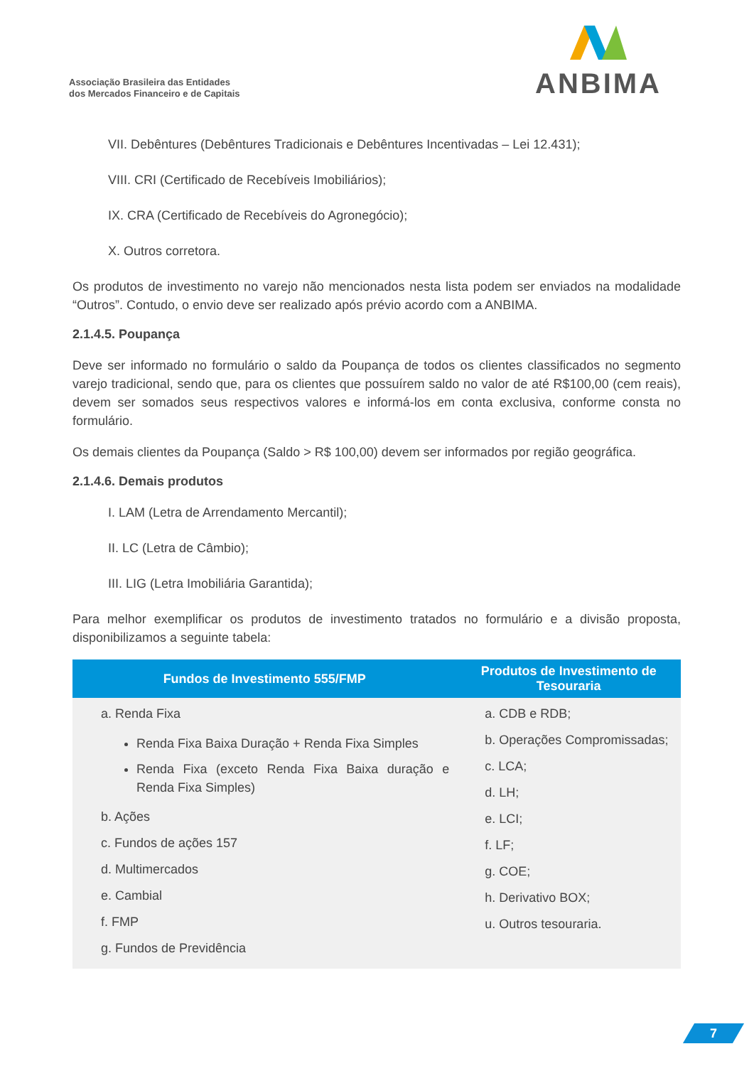Associação Brasileira das Entidades
dos Mercados Financeiro e de Capitais
ANBIMA
VII. Debêntures (Debêntures Tradicionais e Debêntures Incentivadas – Lei 12.431);
VIII. CRI (Certificado de Recebíveis Imobiliários);
IX. CRA (Certificado de Recebíveis do Agronegócio);
X. Outros corretora.
Os produtos de investimento no varejo não mencionados nesta lista podem ser enviados na modalidade “Outros”. Contudo, o envio deve ser realizado após prévio acordo com a ANBIMA.
2.1.4.5. Poupança
Deve ser informado no formulário o saldo da Poupança de todos os clientes classificados no segmento varejo tradicional, sendo que, para os clientes que possuírem saldo no valor de até R$100,00 (cem reais), devem ser somados seus respectivos valores e informá-los em conta exclusiva, conforme consta no formulário.
Os demais clientes da Poupança (Saldo > R$ 100,00) devem ser informados por região geográfica.
2.1.4.6. Demais produtos
I. LAM (Letra de Arrendamento Mercantil);
II. LC (Letra de Câmbio);
III. LIG (Letra Imobiliária Garantida);
Para melhor exemplificar os produtos de investimento tratados no formulário e a divisão proposta, disponibilizamos a seguinte tabela:
| Fundos de Investimento 555/FMP | Produtos de Investimento de Tesouraria |
| --- | --- |
| a. Renda Fixa Renda Fixa Baixa Duração + Renda Fixa Simples Renda Fixa (exceto Renda Fixa Baixa duração e Renda Fixa Simples) b. Ações c. Fundos de ações 157 d. Multimercados e. Cambial f. FMP g. Fundos de Previdência | a. CDB e RDB; b. Operações Compromissadas; c. LCA; d. LH; e. LCI; f. LF; g. COE; h. Derivativo BOX; u. Outros tesouraria. |
7